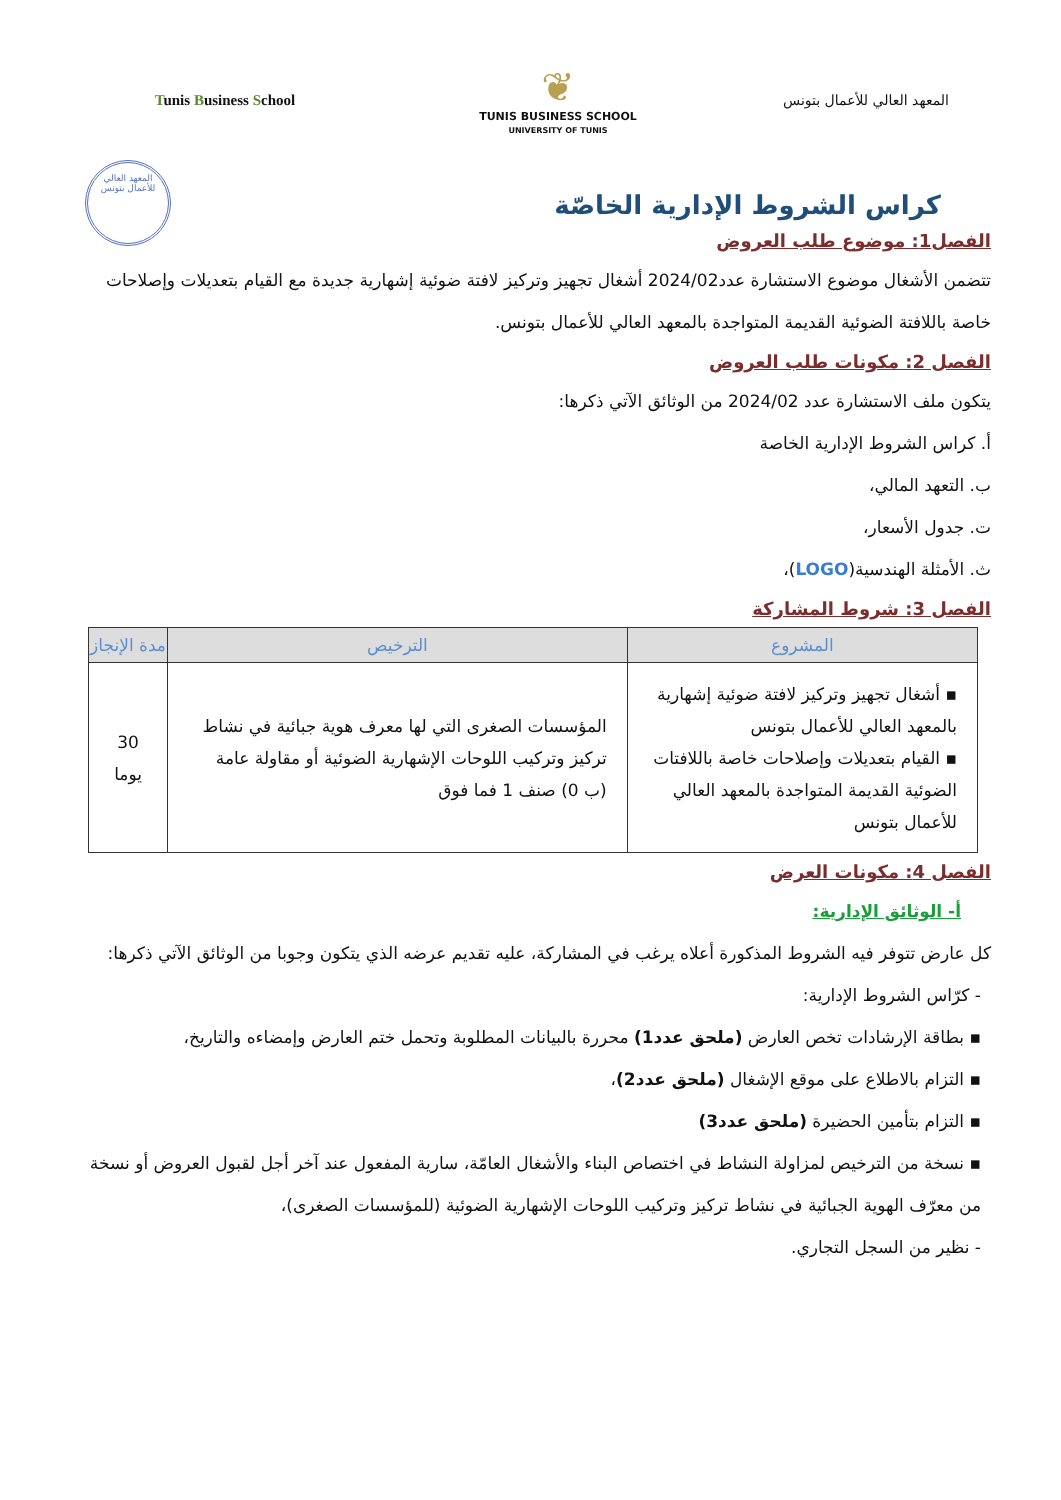Tunis Business School
❦
TUNIS BUSINESS SCHOOL
UNIVERSITY OF TUNIS
المعهد العالي للأعمال بتونس
المعهد العالي
للأعمال بتونس
كراس الشروط الإدارية الخاصّة
الفصل1: موضوع طلب العروض
تتضمن الأشغال موضوع الاستشارة عدد2024/02 أشغال تجهيز وتركيز لافتة ضوئية إشهارية جديدة مع القيام بتعديلات وإصلاحات خاصة باللافتة الضوئية القديمة المتواجدة بالمعهد العالي للأعمال بتونس.
الفصل 2: مكونات طلب العروض
يتكون ملف الاستشارة عدد 2024/02 من الوثائق الآتي ذكرها:
أ. كراس الشروط الإدارية الخاصة
ب. التعهد المالي،
ت. جدول الأسعار،
ث. الأمثلة الهندسية(LOGO)،
الفصل 3: شروط المشاركة
| المشروع | الترخيص | مدة الإنجاز |
| --- | --- | --- |
| ▪ أشغال تجهيز وتركيز لافتة ضوئية إشهارية بالمعهد العالي للأعمال بتونس ▪ القيام بتعديلات وإصلاحات خاصة باللافتات الضوئية القديمة المتواجدة بالمعهد العالي للأعمال بتونس | المؤسسات الصغرى التي لها معرف هوية جبائية في نشاط تركيز وتركيب اللوحات الإشهارية الضوئية أو مقاولة عامة (ب 0) صنف 1 فما فوق | 30 يوما |
الفصل 4: مكونات العرض
أ- الوثائق الإدارية:
كل عارض تتوفر فيه الشروط المذكورة أعلاه يرغب في المشاركة، عليه تقديم عرضه الذي يتكون وجوبا من الوثائق الآتي ذكرها:
- كرّاس الشروط الإدارية:
▪ بطاقة الإرشادات تخص العارض (ملحق عدد1) محررة بالبيانات المطلوبة وتحمل ختم العارض وإمضاءه والتاريخ،
▪ التزام بالاطلاع على موقع الإشغال (ملحق عدد2)،
▪ التزام بتأمين الحضيرة (ملحق عدد3)
▪ نسخة من الترخيص لمزاولة النشاط في اختصاص البناء والأشغال العامّة، سارية المفعول عند آخر أجل لقبول العروض أو نسخة من معرّف الهوية الجبائية في نشاط تركيز وتركيب اللوحات الإشهارية الضوئية (للمؤسسات الصغرى)،
- نظير من السجل التجاري.